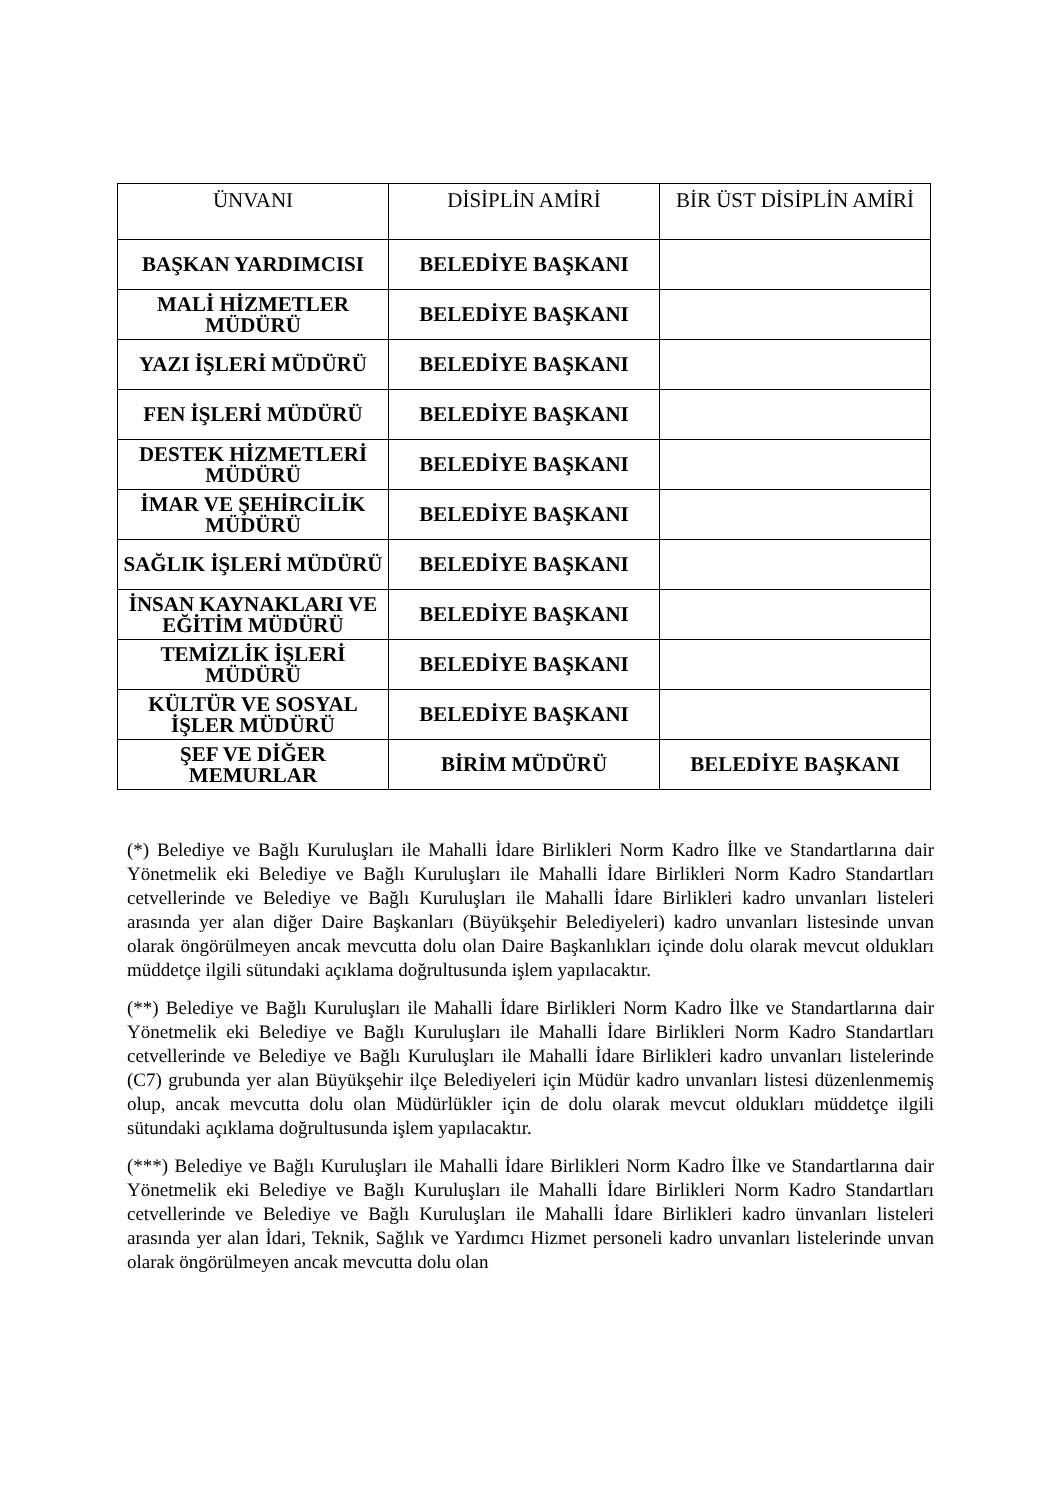| ÜNVANI | DİSİPLİN AMİRİ | BİR ÜST DİSİPLİN AMİRİ |
| --- | --- | --- |
| BAŞKAN YARDIMCISI | BELEDİYE BAŞKANI | |
| MALİ HİZMETLER MÜDÜRÜ | BELEDİYE BAŞKANI | |
| YAZI İŞLERİ MÜDÜRÜ | BELEDİYE BAŞKANI | |
| FEN İŞLERİ MÜDÜRÜ | BELEDİYE BAŞKANI | |
| DESTEK HİZMETLERİ MÜDÜRÜ | BELEDİYE BAŞKANI | |
| İMAR VE ŞEHİRCİLİK MÜDÜRÜ | BELEDİYE BAŞKANI | |
| SAĞLIK İŞLERİ MÜDÜRÜ | BELEDİYE BAŞKANI | |
| İNSAN KAYNAKLARI VE EĞİTİM MÜDÜRÜ | BELEDİYE BAŞKANI | |
| TEMİZLİK İŞLERİ MÜDÜRÜ | BELEDİYE BAŞKANI | |
| KÜLTÜR VE SOSYAL İŞLER MÜDÜRÜ | BELEDİYE BAŞKANI | |
| ŞEF VE DİĞER MEMURLAR | BİRİM MÜDÜRÜ | BELEDİYE BAŞKANI |
(*) Belediye ve Bağlı Kuruluşları ile Mahalli İdare Birlikleri Norm Kadro İlke ve Standartlarına dair Yönetmelik eki Belediye ve Bağlı Kuruluşları ile Mahalli İdare Birlikleri Norm Kadro Standartları cetvellerinde ve Belediye ve Bağlı Kuruluşları ile Mahalli İdare Birlikleri kadro unvanları listeleri arasında yer alan diğer Daire Başkanları (Büyükşehir Belediyeleri) kadro unvanları listesinde unvan olarak öngörülmeyen ancak mevcutta dolu olan Daire Başkanlıkları içinde dolu olarak mevcut oldukları müddetçe ilgili sütundaki açıklama doğrultusunda işlem yapılacaktır.
(**) Belediye ve Bağlı Kuruluşları ile Mahalli İdare Birlikleri Norm Kadro İlke ve Standartlarına dair Yönetmelik eki Belediye ve Bağlı Kuruluşları ile Mahalli İdare Birlikleri Norm Kadro Standartları cetvellerinde ve Belediye ve Bağlı Kuruluşları ile Mahalli İdare Birlikleri kadro unvanları listelerinde (C7) grubunda yer alan Büyükşehir ilçe Belediyeleri için Müdür kadro unvanları listesi düzenlenmemiş olup, ancak mevcutta dolu olan Müdürlükler için de dolu olarak mevcut oldukları müddetçe ilgili sütundaki açıklama doğrultusunda işlem yapılacaktır.
(***) Belediye ve Bağlı Kuruluşları ile Mahalli İdare Birlikleri Norm Kadro İlke ve Standartlarına dair Yönetmelik eki Belediye ve Bağlı Kuruluşları ile Mahalli İdare Birlikleri Norm Kadro Standartları cetvellerinde ve Belediye ve Bağlı Kuruluşları ile Mahalli İdare Birlikleri kadro ünvanları listeleri arasında yer alan İdari, Teknik, Sağlık ve Yardımcı Hizmet personeli kadro unvanları listelerinde unvan olarak öngörülmeyen ancak mevcutta dolu olan